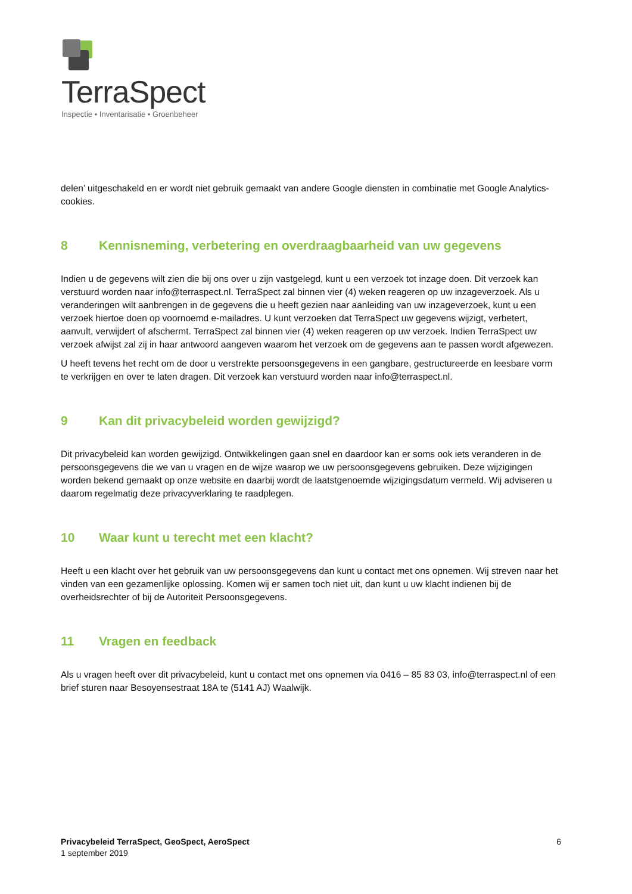TerraSpect
Inspectie • Inventarisatie • Groenbeheer
delen’ uitgeschakeld en er wordt niet gebruik gemaakt van andere Google diensten in combinatie met Google Analytics-cookies.
8 Kennisneming, verbetering en overdraagbaarheid van uw gegevens
Indien u de gegevens wilt zien die bij ons over u zijn vastgelegd, kunt u een verzoek tot inzage doen. Dit verzoek kan verstuurd worden naar info@terraspect.nl. TerraSpect zal binnen vier (4) weken reageren op uw inzageverzoek. Als u veranderingen wilt aanbrengen in de gegevens die u heeft gezien naar aanleiding van uw inzageverzoek, kunt u een verzoek hiertoe doen op voornoemd e-mailadres. U kunt verzoeken dat TerraSpect uw gegevens wijzigt, verbetert, aanvult, verwijdert of afschermt. TerraSpect zal binnen vier (4) weken reageren op uw verzoek. Indien TerraSpect uw verzoek afwijst zal zij in haar antwoord aangeven waarom het verzoek om de gegevens aan te passen wordt afgewezen.
U heeft tevens het recht om de door u verstrekte persoonsgegevens in een gangbare, gestructureerde en leesbare vorm te verkrijgen en over te laten dragen. Dit verzoek kan verstuurd worden naar info@terraspect.nl.
9 Kan dit privacybeleid worden gewijzigd?
Dit privacybeleid kan worden gewijzigd. Ontwikkelingen gaan snel en daardoor kan er soms ook iets veranderen in de persoonsgegevens die we van u vragen en de wijze waarop we uw persoonsgegevens gebruiken. Deze wijzigingen worden bekend gemaakt op onze website en daarbij wordt de laatstgenoemde wijzigingsdatum vermeld. Wij adviseren u daarom regelmatig deze privacyverklaring te raadplegen.
10 Waar kunt u terecht met een klacht?
Heeft u een klacht over het gebruik van uw persoonsgegevens dan kunt u contact met ons opnemen. Wij streven naar het vinden van een gezamenlijke oplossing. Komen wij er samen toch niet uit, dan kunt u uw klacht indienen bij de overheidsrechter of bij de Autoriteit Persoonsgegevens.
11 Vragen en feedback
Als u vragen heeft over dit privacybeleid, kunt u contact met ons opnemen via 0416 – 85 83 03, info@terraspect.nl of een brief sturen naar Besoyensestraat 18A te (5141 AJ) Waalwijk.
Privacybeleid TerraSpect, GeoSpect, AeroSpect
1 september 2019
6